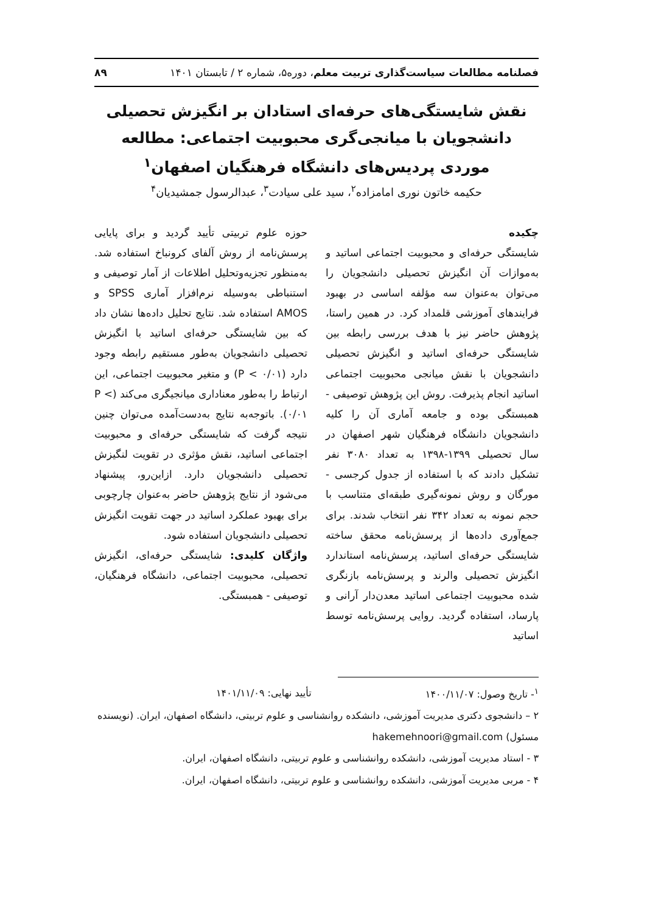فصلنامه مطالعات سیاست‌گذاری تربیت معلم، دوره۵، شماره ۲ / تابستان ۱۴۰۱ ۸۹
نقش شایستگی‌های حرفه‌ای استادان بر انگیزش تحصیلی دانشجویان با میانجی‌گری محبوبیت اجتماعی: مطالعه موردی پردیس‌های دانشگاه فرهنگیان اصفهان<sup>۱</sup>
حکیمه خاتون نوری امامزاده<sup>۲</sup>، سید علی سیادت<sup>۳</sup>، عبدالرسول جمشیدیان<sup>۴</sup>
چکیده
شایستگی حرفه‌ای و محبوبیت اجتماعی اساتید و به‌موازات آن انگیزش تحصیلی دانشجویان را می‌توان به‌عنوان سه مؤلفه اساسی در بهبود فرایندهای آموزشی قلمداد کرد. در همین راستا، پژوهش حاضر نیز با هدف بررسی رابطه بین شایستگی حرفه‌ای اساتید و انگیزش تحصیلی دانشجویان با نقش میانجی محبوبیت اجتماعی اساتید انجام پذیرفت. روش این پژوهش توصیفی - همبستگی بوده و جامعه آماری آن را کلیه دانشجویان دانشگاه فرهنگیان شهر اصفهان در سال تحصیلی ۱۳۹۹-۱۳۹۸ به تعداد ۳۰۸۰ نفر تشکیل دادند که با استفاده از جدول کرجسی - مورگان و روش نمونه‌گیری طبقه‌ای متناسب با حجم نمونه به تعداد ۳۴۲ نفر انتخاب شدند. برای جمع‌آوری داده‌ها از پرسش‌نامه محقق ساخته شایستگی حرفه‌ای اساتید، پرسش‌نامه استاندارد انگیزش تحصیلی والرند و پرسش‌نامه بازنگری شده محبوبیت اجتماعی اساتید معدن‌دار آرانی و پارساد، استفاده گردید. روایی پرسش‌نامه توسط اساتید
حوزه علوم تربیتی تأیید گردید و برای پایایی پرسش‌نامه از روش آلفای کرونباخ استفاده شد. به‌منظور تجزیه‌وتحلیل اطلاعات از آمار توصیفی و استنباطی به‌وسیله نرم‌افزار آماری SPSS و AMOS استفاده شد. نتایج تحلیل داده‌ها نشان داد که بین شایستگی حرفه‌ای اساتید با انگیزش تحصیلی دانشجویان به‌طور مستقیم رابطه وجود دارد (P < ۰/۰۱) و متغیر محبوبیت اجتماعی، این ارتباط را به‌طور معناداری میانجیگری می‌کند (P < ۰/۰۱). باتوجه‌به نتایج به‌دست‌آمده می‌توان چنین نتیجه گرفت که شایستگی حرفه‌ای و محبوبیت اجتماعی اساتید، نقش مؤثری در تقویت لنگیزش تحصیلی دانشجویان دارد. ازاین‌رو، پیشنهاد می‌شود از نتایج پژوهش حاضر به‌عنوان چارچوبی برای بهبود عملکرد اساتید در جهت تقویت انگیزش تحصیلی دانشجویان استفاده شود.
واژگان کلیدی: شایستگی حرفه‌ای، انگیزش تحصیلی، محبوبیت اجتماعی، دانشگاه فرهنگیان، توصیفی - همبستگی.
<sup>۱</sup>- تاریخ وصول: ۱۴۰۰/۱۱/۰۷ تأیید نهایی: ۱۴۰۱/۱۱/۰۹
۲ – دانشجوی دکتری مدیریت آموزشی، دانشکده روانشناسی و علوم تربیتی، دانشگاه اصفهان، ایران. (نویسنده مسئول) hakemehnoori@gmail.com
۳ - استاد مدیریت آموزشی، دانشکده روانشناسی و علوم تربیتی، دانشگاه اصفهان، ایران.
۴ - مربی مدیریت آموزشی، دانشکده روانشناسی و علوم تربیتی، دانشگاه اصفهان، ایران.